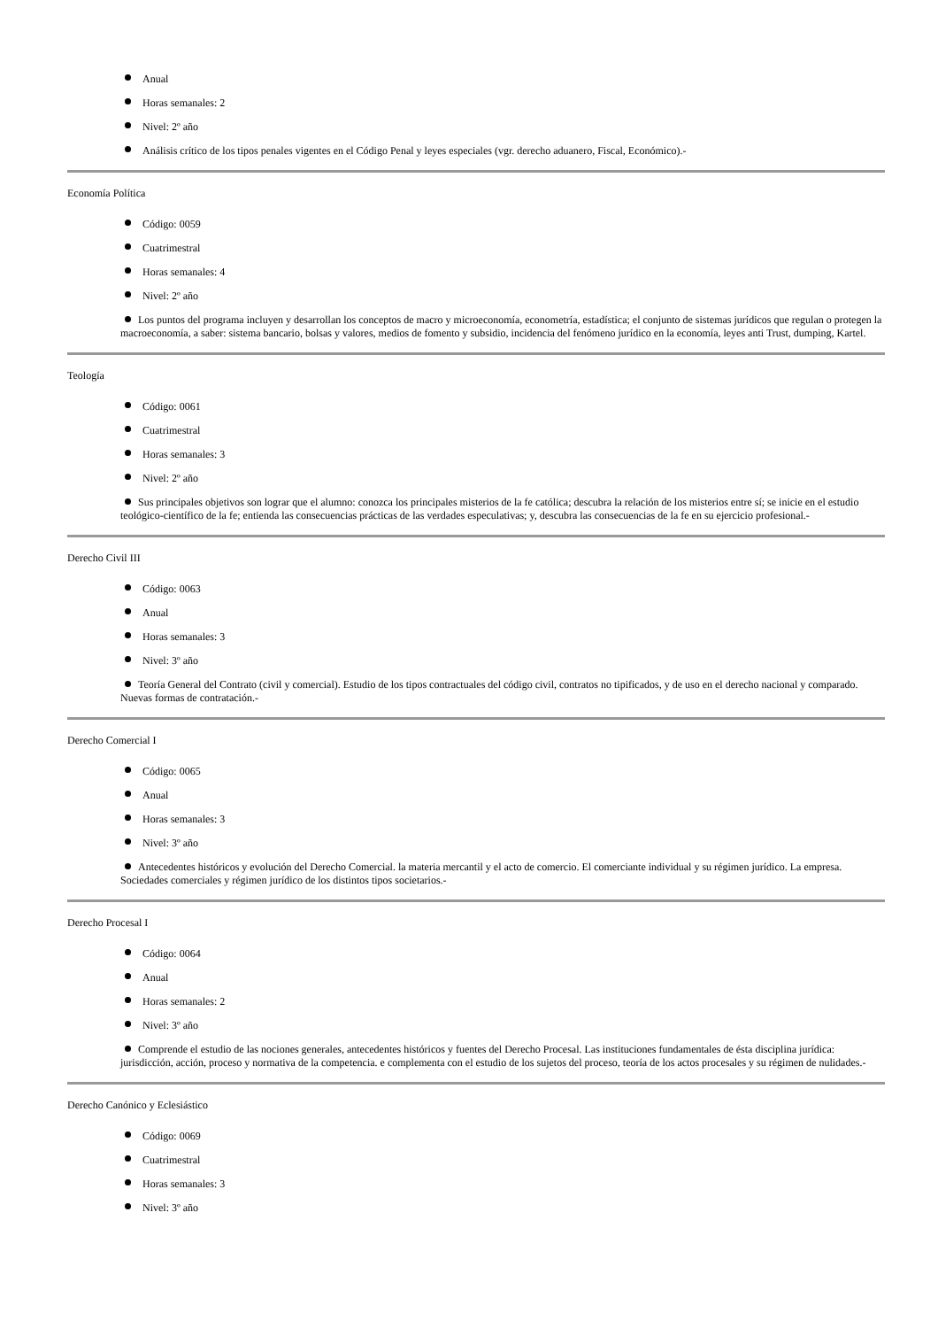Anual
Horas semanales: 2
Nivel: 2º año
Análisis crítico de los tipos penales vigentes en el Código Penal y leyes especiales (vgr. derecho aduanero, Fiscal, Económico).-
Economía Política
Código: 0059
Cuatrimestral
Horas semanales: 4
Nivel: 2º año
Los puntos del programa incluyen y desarrollan los conceptos de macro y microeconomía, econometría, estadística; el conjunto de sistemas jurídicos que regulan o protegen la macroeconomía, a saber: sistema bancario, bolsas y valores, medios de fomento y subsidio, incidencia del fenómeno jurídico en la economía, leyes anti Trust, dumping, Kartel.
Teología
Código: 0061
Cuatrimestral
Horas semanales: 3
Nivel: 2º año
Sus principales objetivos son lograr que el alumno: conozca los principales misterios de la fe católica; descubra la relación de los misterios entre sí; se inicie en el estudio teológico-científico de la fe; entienda las consecuencias prácticas de las verdades especulativas; y, descubra las consecuencias de la fe en su ejercicio profesional.-
Derecho Civil III
Código: 0063
Anual
Horas semanales: 3
Nivel: 3º año
Teoría General del Contrato (civil y comercial). Estudio de los tipos contractuales del código civil, contratos no tipificados, y de uso en el derecho nacional y comparado. Nuevas formas de contratación.-
Derecho Comercial I
Código: 0065
Anual
Horas semanales: 3
Nivel: 3º año
Antecedentes históricos y evolución del Derecho Comercial. la materia mercantil y el acto de comercio. El comerciante individual y su régimen jurídico. La empresa. Sociedades comerciales y régimen jurídico de los distintos tipos societarios.-
Derecho Procesal I
Código: 0064
Anual
Horas semanales: 2
Nivel: 3º año
Comprende el estudio de las nociones generales, antecedentes históricos y fuentes del Derecho Procesal. Las instituciones fundamentales de ésta disciplina jurídica: jurisdicción, acción, proceso y normativa de la competencia. e complementa con el estudio de los sujetos del proceso, teoría de los actos procesales y su régimen de nulidades.-
Derecho Canónico y Eclesiástico
Código: 0069
Cuatrimestral
Horas semanales: 3
Nivel: 3º año